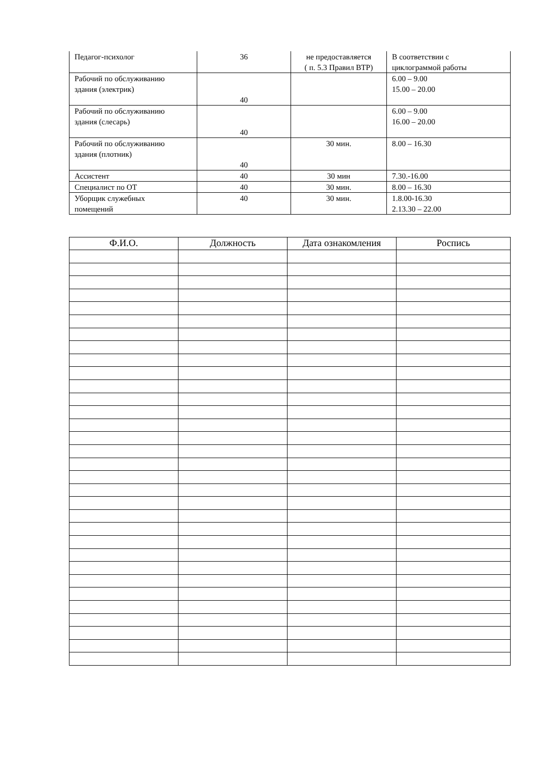| Педагог-психолог | 36 | не предоставляется ( п. 5.3 Правил ВТР) | В соответствии с циклограммой работы |
| Рабочий по обслуживанию здания (электрик) | 40 | | 6.00 – 9.00 15.00 – 20.00 |
| Рабочий по обслуживанию здания (слесарь) | 40 | | 6.00 – 9.00 16.00 – 20.00 |
| Рабочий по обслуживанию здания (плотник) | 40 | 30 мин. | 8.00 – 16.30 |
| Ассистент | 40 | 30 мин | 7.30.-16.00 |
| Специалист по ОТ | 40 | 30 мин. | 8.00 – 16.30 |
| Уборщик служебных помещений | 40 | 30 мин. | 1.8.00-16.30 2.13.30 – 22.00 |
| Ф.И.О. | Должность | Дата ознакомления | Роспись |
| --- | --- | --- | --- |